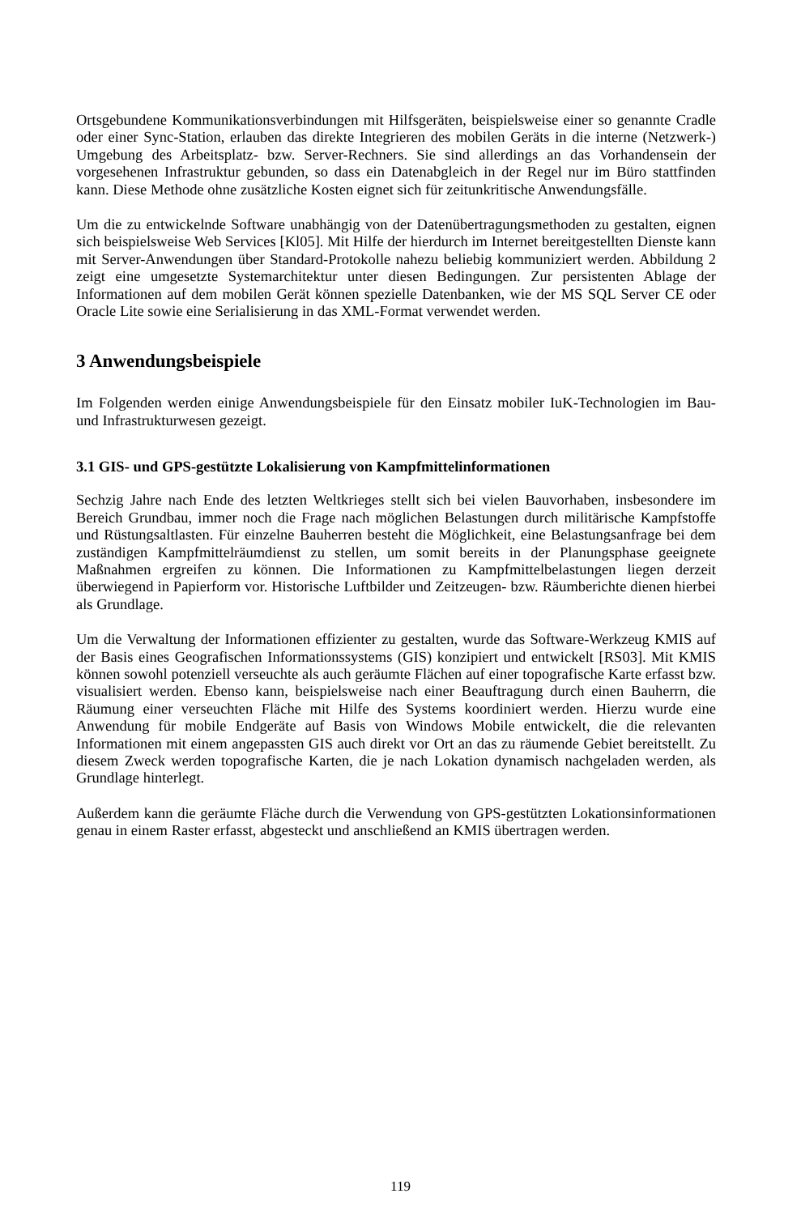Ortsgebundene Kommunikationsverbindungen mit Hilfsgeräten, beispielsweise einer so genannte Cradle oder einer Sync-Station, erlauben das direkte Integrieren des mobilen Geräts in die interne (Netzwerk-) Umgebung des Arbeitsplatz- bzw. Server-Rechners. Sie sind allerdings an das Vorhandensein der vorgesehenen Infrastruktur gebunden, so dass ein Datenabgleich in der Regel nur im Büro stattfinden kann. Diese Methode ohne zusätzliche Kosten eignet sich für zeitunkritische Anwendungsfälle.
Um die zu entwickelnde Software unabhängig von der Datenübertragungsmethoden zu gestalten, eignen sich beispielsweise Web Services [Kl05]. Mit Hilfe der hierdurch im Internet bereitgestellten Dienste kann mit Server-Anwendungen über Standard-Protokolle nahezu beliebig kommuniziert werden. Abbildung 2 zeigt eine umgesetzte Systemarchitektur unter diesen Bedingungen. Zur persistenten Ablage der Informationen auf dem mobilen Gerät können spezielle Datenbanken, wie der MS SQL Server CE oder Oracle Lite sowie eine Serialisierung in das XML-Format verwendet werden.
3 Anwendungsbeispiele
Im Folgenden werden einige Anwendungsbeispiele für den Einsatz mobiler IuK-Technologien im Bau- und Infrastrukturwesen gezeigt.
3.1 GIS- und GPS-gestützte Lokalisierung von Kampfmittelinformationen
Sechzig Jahre nach Ende des letzten Weltkrieges stellt sich bei vielen Bauvorhaben, insbesondere im Bereich Grundbau, immer noch die Frage nach möglichen Belastungen durch militärische Kampfstoffe und Rüstungsaltlasten. Für einzelne Bauherren besteht die Möglichkeit, eine Belastungsanfrage bei dem zuständigen Kampfmittelräumdienst zu stellen, um somit bereits in der Planungsphase geeignete Maßnahmen ergreifen zu können. Die Informationen zu Kampfmittelbelastungen liegen derzeit überwiegend in Papierform vor. Historische Luftbilder und Zeitzeugen- bzw. Räumberichte dienen hierbei als Grundlage.
Um die Verwaltung der Informationen effizienter zu gestalten, wurde das Software-Werkzeug KMIS auf der Basis eines Geografischen Informationssystems (GIS) konzipiert und entwickelt [RS03]. Mit KMIS können sowohl potenziell verseuchte als auch geräumte Flächen auf einer topografische Karte erfasst bzw. visualisiert werden. Ebenso kann, beispielsweise nach einer Beauftragung durch einen Bauherrn, die Räumung einer verseuchten Fläche mit Hilfe des Systems koordiniert werden. Hierzu wurde eine Anwendung für mobile Endgeräte auf Basis von Windows Mobile entwickelt, die die relevanten Informationen mit einem angepassten GIS auch direkt vor Ort an das zu räumende Gebiet bereitstellt. Zu diesem Zweck werden topografische Karten, die je nach Lokation dynamisch nachgeladen werden, als Grundlage hinterlegt.
Außerdem kann die geräumte Fläche durch die Verwendung von GPS-gestützten Lokationsinformationen genau in einem Raster erfasst, abgesteckt und anschließend an KMIS übertragen werden.
119